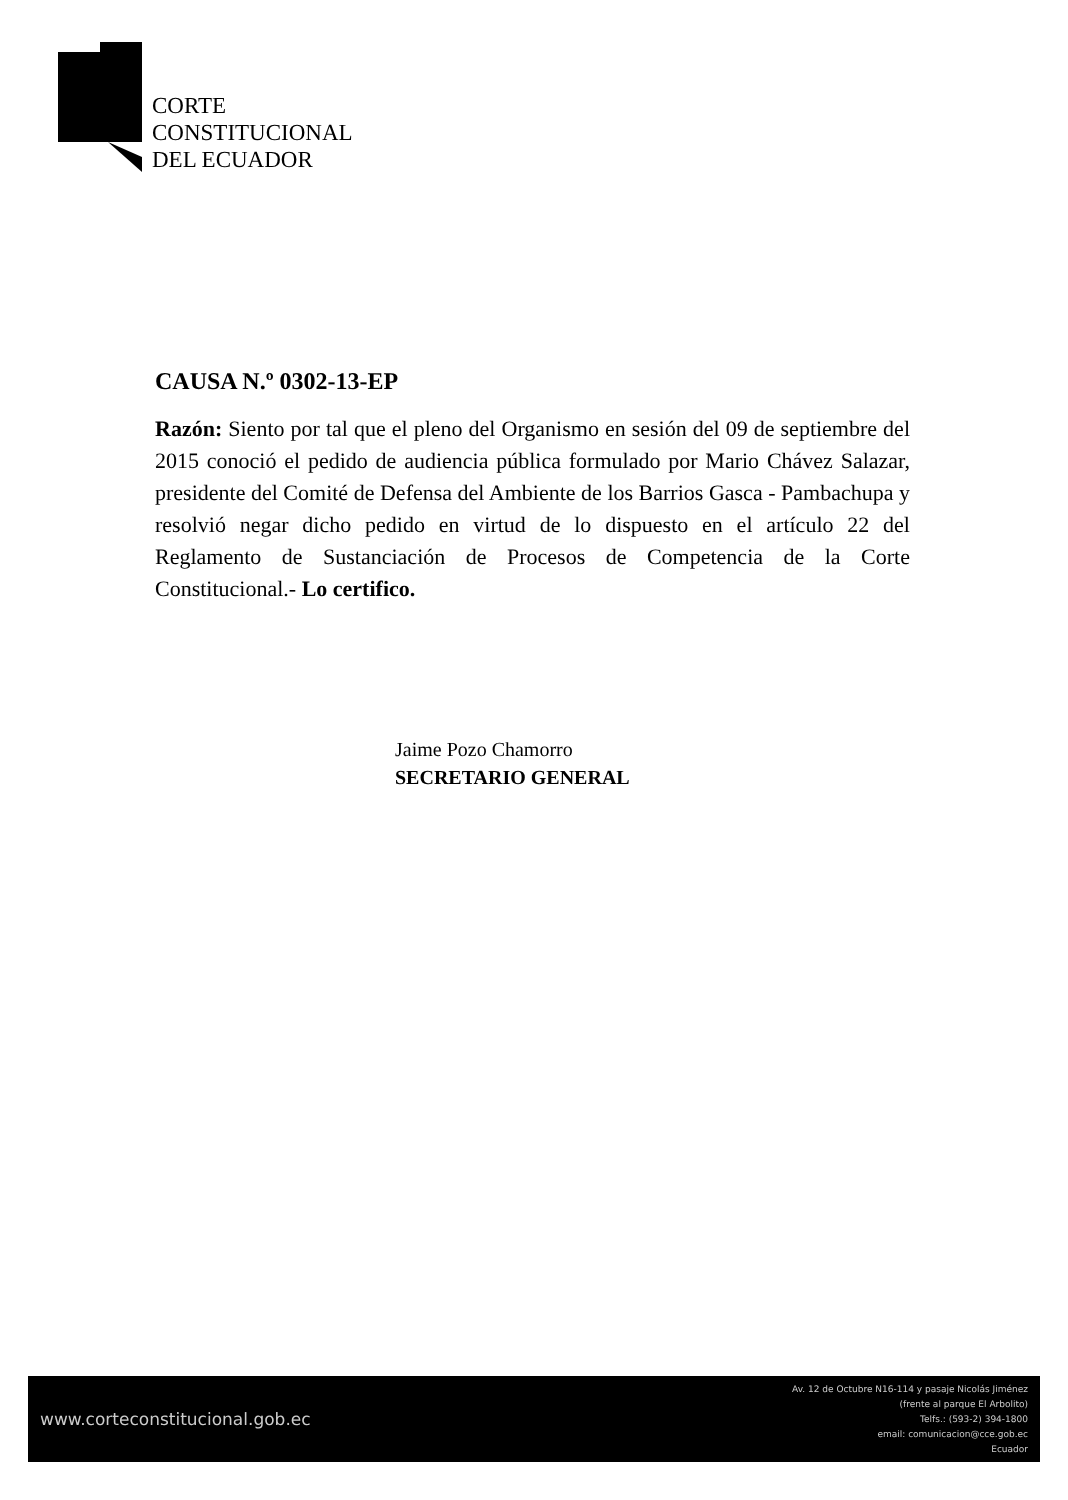CORTE
CONSTITUCIONAL
DEL ECUADOR
CAUSA N.º 0302-13-EP
Razón: Siento por tal que el pleno del Organismo en sesión del 09 de septiembre del 2015 conoció el pedido de audiencia pública formulado por Mario Chávez Salazar, presidente del Comité de Defensa del Ambiente de los Barrios Gasca - Pambachupa y resolvió negar dicho pedido en virtud de lo dispuesto en el artículo 22 del Reglamento de Sustanciación de Procesos de Competencia de la Corte Constitucional.- Lo certifico.
Jaime Pozo Chamorro
SECRETARIO GENERAL
www.corteconstitucional.gob.ec
Av. 12 de Octubre N16-114 y pasaje Nicolás Jiménez
(frente al parque El Arbolito)
Telfs.: (593-2) 394-1800
email: comunicacion@cce.gob.ec
Ecuador